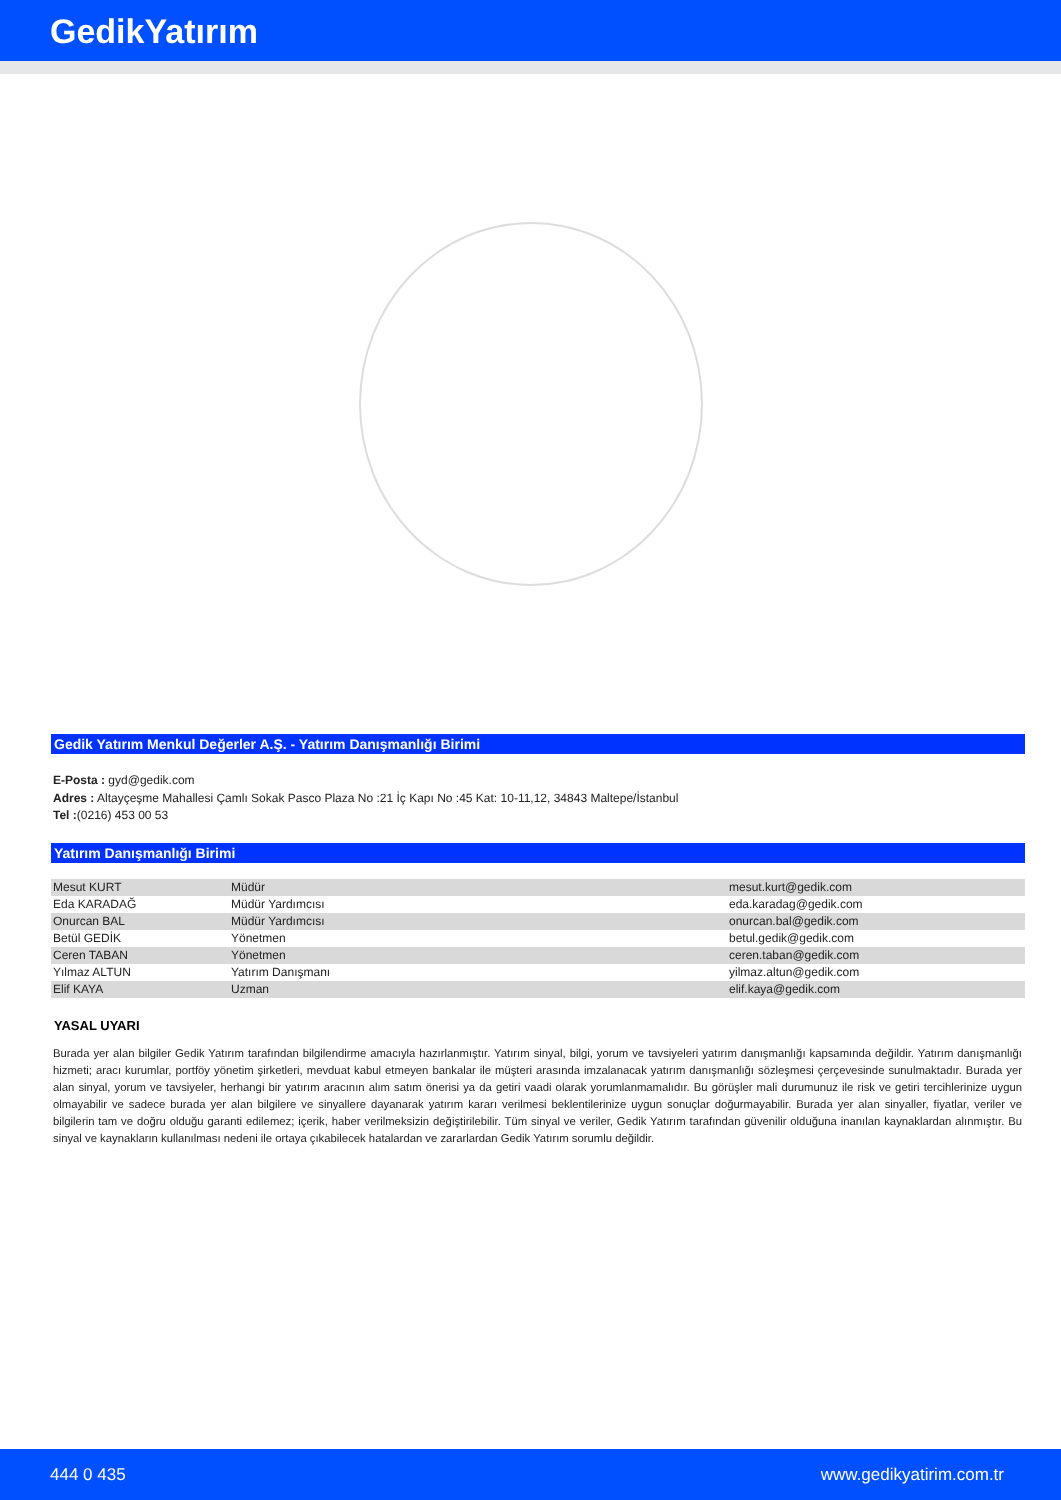GedikYatırım
Gedik Yatırım Menkul Değerler A.Ş. - Yatırım Danışmanlığı Birimi
E-Posta : gyd@gedik.com
Adres : Altayçeşme Mahallesi Çamlı Sokak Pasco Plaza No :21 İç Kapı No :45 Kat: 10-11,12, 34843 Maltepe/İstanbul
Tel :(0216) 453 00 53
Yatırım Danışmanlığı Birimi
| Mesut KURT | Müdür | mesut.kurt@gedik.com |
| Eda KARADAĞ | Müdür Yardımcısı | eda.karadag@gedik.com |
| Onurcan BAL | Müdür Yardımcısı | onurcan.bal@gedik.com |
| Betül GEDİK | Yönetmen | betul.gedik@gedik.com |
| Ceren TABAN | Yönetmen | ceren.taban@gedik.com |
| Yılmaz ALTUN | Yatırım Danışmanı | yilmaz.altun@gedik.com |
| Elif KAYA | Uzman | elif.kaya@gedik.com |
YASAL UYARI
Burada yer alan bilgiler Gedik Yatırım tarafından bilgilendirme amacıyla hazırlanmıştır. Yatırım sinyal, bilgi, yorum ve tavsiyeleri yatırım danışmanlığı kapsamında değildir. Yatırım danışmanlığı hizmeti; aracı kurumlar, portföy yönetim şirketleri, mevduat kabul etmeyen bankalar ile müşteri arasında imzalanacak yatırım danışmanlığı sözleşmesi çerçevesinde sunulmaktadır. Burada yer alan sinyal, yorum ve tavsiyeler, herhangi bir yatırım aracının alım satım önerisi ya da getiri vaadi olarak yorumlanmamalıdır. Bu görüşler mali durumunuz ile risk ve getiri tercihlerinize uygun olmayabilir ve sadece burada yer alan bilgilere ve sinyallere dayanarak yatırım kararı verilmesi beklentilerinize uygun sonuçlar doğurmayabilir. Burada yer alan sinyaller, fiyatlar, veriler ve bilgilerin tam ve doğru olduğu garanti edilemez; içerik, haber verilmeksizin değiştirilebilir. Tüm sinyal ve veriler, Gedik Yatırım tarafından güvenilir olduğuna inanılan kaynaklardan alınmıştır. Bu sinyal ve kaynakların kullanılması nedeni ile ortaya çıkabilecek hatalardan ve zararlardan Gedik Yatırım sorumlu değildir.
444 0 435 www.gedikyatirim.com.tr